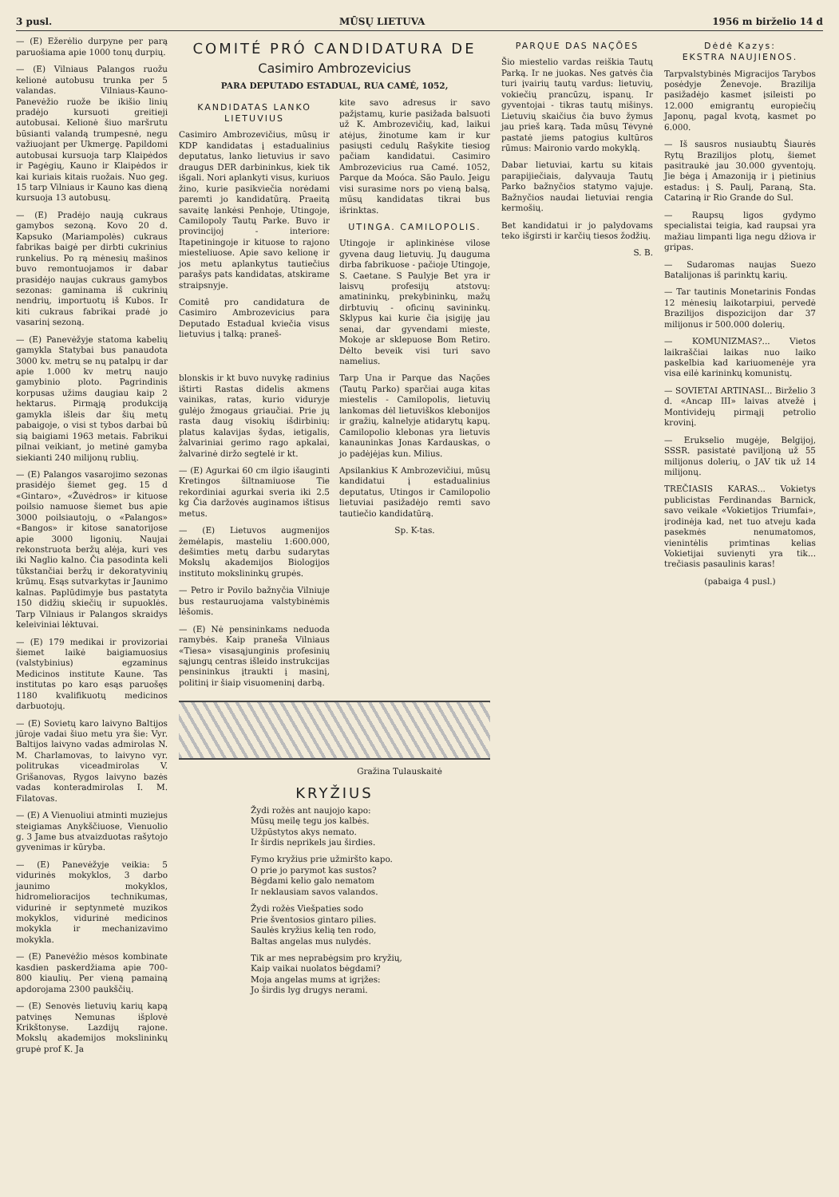3 pusl. MŪSŲ LIETUVA 1956 m birželio 14 d
— (E) Ežerėlio durpyne per parą paruošiama apie 1000 tonų durpių.
— (E) Vilniaus Palangos ruožu kelionė autobusu trunka per 5 valandas. Vilniaus-Kauno-Panevėžio ruože be ikišio linių pradėjo kursuoti greitieji autobusai. Kelionė šiuo maršrutu būsianti valandą trumpesnė, negu važiuojant per Ukmergę. Papildomi autobusai kursuoja tarp Klaipėdos ir Pagėgių, Kauno ir Klaipėdos ir kai kuriais kitais ruožais. Nuo geg. 15 tarp Vilniaus ir Kauno kas dieną kursuoja 13 autobusų.
— (E) Pradėjo naują cukraus gamybos sezoną. Kovo 20 d. Kapsuko (Mariampolės) cukraus fabrikas baigė per dirbti cukrinius runkelius. Po rą mėnesių mašinos buvo remontuojamos ir dabar prasidėjo naujas cukraus gamybos sezonas: gaminama iš cukrinių nendrių, importuotų iš Kubos. Ir kiti cukraus fabrikai pradė jo vasarinį sezoną.
— (E) Panevėžyje statoma kabelių gamykla Statybai bus panaudota 3000 kv. metrų se nų patalpų ir dar apie 1.000 kv metrų naujo gamybinio ploto. Pagrindinis korpusas užims daugiau kaip 2 hektarus. Pirmąją produkciją gamykla išleis dar šių metų pabaigoje, o visi st tybos darbai bū sią baigiami 1963 metais. Fabrikui pilnai veikiant, jo metinė gamyba siekianti 240 milijonų rublių.
— (E) Palangos vasarojimo sezonas prasidėjo šiemet geg. 15 d «Gintaro», «Žuvėdros» ir kituose poilsio namuose šiemet bus apie 3000 poilsiautojų, o «Palangos» «Bangos» ir kitose sanatorijose apie 3000 ligonių. Naujai rekonstruota beržų alėja, kuri ves iki Naglio kalno. Čia pasodinta keli tūkstančiai beržų ir dekoratyvinių krūmų. Esąs sutvarkytas ir Jaunimo kalnas. Paplūdimyje bus pastatyta 150 didžių skiečių ir supuoklės. Tarp Vilniaus ir Palangos skraidys keleiviniai lėktuvai.
— (E) 179 medikai ir provizoriai šiemet laikė baigiamuosius (valstybinius) egzaminus Medicinos institute Kaune. Tas institutas po karo esąs paruošęs 1180 kvalifikuotų medicinos darbuotojų.
— (E) Sovietų karo laivyno Baltijos jūroje vadai šiuo metu yra šie: Vyr. Baltijos laivyno vadas admirolas N. M. Charlamovas, to laivyno vyr. politrukas viceadmirolas V. Grišanovas, Rygos laivyno bazės vadas konteradmirolas I. M. Filatovas.
— (E) A Vienuoliui atminti muziejus steigiamas Anykščiuose, Vienuolio g. 3 Jame bus atvaizduotas rašytojo gyvenimas ir kūryba.
— (E) Panevėžyje veikia: 5 vidurinės mokyklos, 3 darbo jaunimo mokyklos, hidromelioracijos technikumas, vidurinė ir septynmetė muzikos mokyklos, vidurinė medicinos mokykla ir mechanizavimo mokykla.
— (E) Panevėžio mėsos kombinate kasdien paskerdžiama apie 700-800 kiaulių. Per vieną pamainą apdorojama 2300 paukščių.
— (E) Senovės lietuvių karių kapą patvinęs Nemunas išplovė Krikštonyse. Lazdijų rajone. Mokslų akademijos mokslininkų grupė prof K. Ja
COMITÉ PRÓ CANDIDATURA DE
Casimiro Ambrozevicius
PARA DEPUTADO ESTADUAL, RUA CAMÉ, 1052,
KANDIDATAS LANKO LIETUVIUS
Casimiro Ambrozevičius, mūsų ir KDP kandidatas į estadualinius deputatus, lanko lietuvius ir savo draugus DER darbininkus, kiek tik išgali. Nori aplankyti visus, kuriuos žino, kurie pasikviečia norėdami paremti jo kandidatūrą. Praeitą savaitę lankėsi Penhoje, Utingoje, Camilopoly Tautų Parke. Buvo ir provincijoj - interiore: Itapetiningoje ir kituose to rajono miesteliuose. Apie savo kelionę ir jos metu aplankytus tautiečius parašys pats kandidatas, atskirame straipsnyje.
Comitê pro candidatura de Casimiro Ambrozevicius para Deputado Estadual kviečia visus lietuvius į talką: praneš-
kite savo adresus ir savo pažįstamų, kurie pasižada balsuoti už K. Ambrozevičių, kad, laikui atėjus, žinotume kam ir kur pasiųsti cedulų Rašykite tiesiog pačiam kandidatui. Casimiro Ambrozevicius rua Camé. 1052, Parque da Moóca. São Paulo. Jeigu visi surasime nors po vieną balsą, mūsų kandidatas tikrai bus išrinktas.
UTINGA. CAMILOPOLIS.
Utingoje ir aplinkinėse vilose gyvena daug lietuvių. Jų dauguma dirba fabrikuose - pačioje Utingoje, S. Caetane. S Paulyje Bet yra ir laisvų profesijų atstovų: amatininkų, prekybininkų, mažų dirbtuvių - oficinų savininkų. Sklypus kai kurie čia įsigiję jau senai, dar gyvendami mieste, Mokoje ar sklepuose Bom Retiro. Dėlto beveik visi turi savo namelius.
blonskis ir kt buvo nuvykę radinius ištirti Rastas didelis akmens vainikas, ratas, kurio viduryje gulėjo žmogaus griaučiai. Prie jų rasta daug visokių išdirbinių: platus kalavijas šydas, ietigalis, žalvariniai gerimo rago apkalai, žalvarinė diržo segtelė ir kt.
— (E) Agurkai 60 cm ilgio išauginti Kretingos šiltnamiuose Tie rekordiniai agurkai sveria iki 2.5 kg Čia daržovės auginamos ištisus metus.
— (E) Lietuvos augmenijos žemėlapis, masteliu 1:600.000, dešimties metų darbu sudarytas Mokslų akademijos Biologijos instituto mokslininkų grupės.
— Petro ir Povilo bažnyčia Vilniuje bus restauruojama valstybinėmis lėšomis.
— (E) Nė pensininkams neduoda ramybės. Kaip praneša Vilniaus «Tiesa» visasąjunginis profesinių sąjungų centras išleido instrukcijas pensininkus įtraukti į masinį, politinį ir šiaip visuomeninį darbą.
Tarp Una ir Parque das Nações (Tautų Parko) sparčiai auga kitas miestelis - Camilopolis, lietuvių lankomas dėl lietuviškos klebonijos ir gražių, kalnelyje atidarytų kapų. Camilopolio klebonas yra lietuvis kanauninkas Jonas Kardauskas, o jo padėjėjas kun. Milius.
Apsilankius K Ambrozevičiui, mūsų kandidatui į estadualinius deputatus, Utingos ir Camilopolio lietuviai pasižadėjo remti savo tautiečio kandidatūrą.
Sp. K-tas.
Gražina Tulauskaitė
KRYŽIUS
Žydi rožės ant naujojo kapo:
Mūsų meilę tegu jos kalbės.
Užpūstytos akys nemato.
Ir širdis neprikels jau širdies.
Fymo kryžius prie užmiršto kapo.
O prie jo parymot kas sustos?
Bėgdami kelio galo nematom
Ir neklausiam savos valandos.
Žydi rožės Viešpaties sodo
Prie šventosios gintaro pilies.
Saulės kryžius kelią ten rodo,
Baltas angelas mus nulydės.
Tik ar mes neprabėgsim pro kryžių,
Kaip vaikai nuolatos bėgdami?
Moja angelas mums at igrįžes:
Jo širdis lyg drugys nerami.
PARQUE DAS NAÇÕES
Šio miestelio vardas reiškia Tautų Parką. Ir ne juokas. Nes gatvės čia turi įvairių tautų vardus: lietuvių, vokiečių prancūzų, ispanų. Ir gyventojai - tikras tautų mišinys. Lietuvių skaičius čia buvo žymus jau prieš karą. Tada mūsų Tėvynė pastatė jiems patogius kultūros rūmus: Maironio vardo mokyklą.
Dabar lietuviai, kartu su kitais parapijiečiais, dalyvauja Tautų Parko bažnyčios statymo vajuje. Bažnyčios naudai lietuviai rengia kermošių.
Bet kandidatui ir jo palydovams teko išgirsti ir karčių tiesos žodžių.
S. B.
Dėdė Kazys:
EKSTRA NAUJIENOS.
Tarpvalstybinės Migracijos Tarybos posėdyje Ženevoje. Brazilija pasižadėjo kasmet įsileisti po 12.000 emigrantų europiečių Japonų, pagal kvotą, kasmet po 6.000.
— Iš sausros nusiaubtų Šiaurės Rytų Brazilijos plotų, šiemet pasitraukė jau 30.000 gyventojų. Jie bėga į Amazoniją ir į pietinius estadus: į S. Paulį, Paraną, Sta. Catariną ir Rio Grande do Sul.
— Raupsų ligos gydymo specialistai teigia, kad raupsai yra mažiau limpanti liga negu džiova ir gripas.
— Sudaromas naujas Suezo Batalijonas iš parinktų karių.
— Tar tautinis Monetarinis Fondas 12 mėnesių laikotarpiui, pervedė Brazilijos dispozicijon dar 37 milijonus ir 500.000 dolerių.
— KOMUNIZMAS?... Vietos laikraščiai laikas nuo laiko paskelbia kad kariuomenėje yra visa eilė karininkų komunistų.
— SOVIETAI ARTINASI... Birželio 3 d. «Ancap III» laivas atvežė į Montividejų pirmąjį petrolio krovinį.
— Erukselio mugėje, Belgijoj, SSSR. pasistatė paviljoną už 55 milijonus dolerių, o JAV tik už 14 milijonų.
TREČIASIS KARAS... Vokietys publicistas Ferdinandas Barnick, savo veikale «Vokietijos Triumfai», įrodinėja kad, net tuo atveju kada pasekmės nenumatomos, vienintėlis primtinas kelias Vokietijai suvienyti yra tik... trečiasis pasaulinis karas!
(pabaiga 4 pusl.)